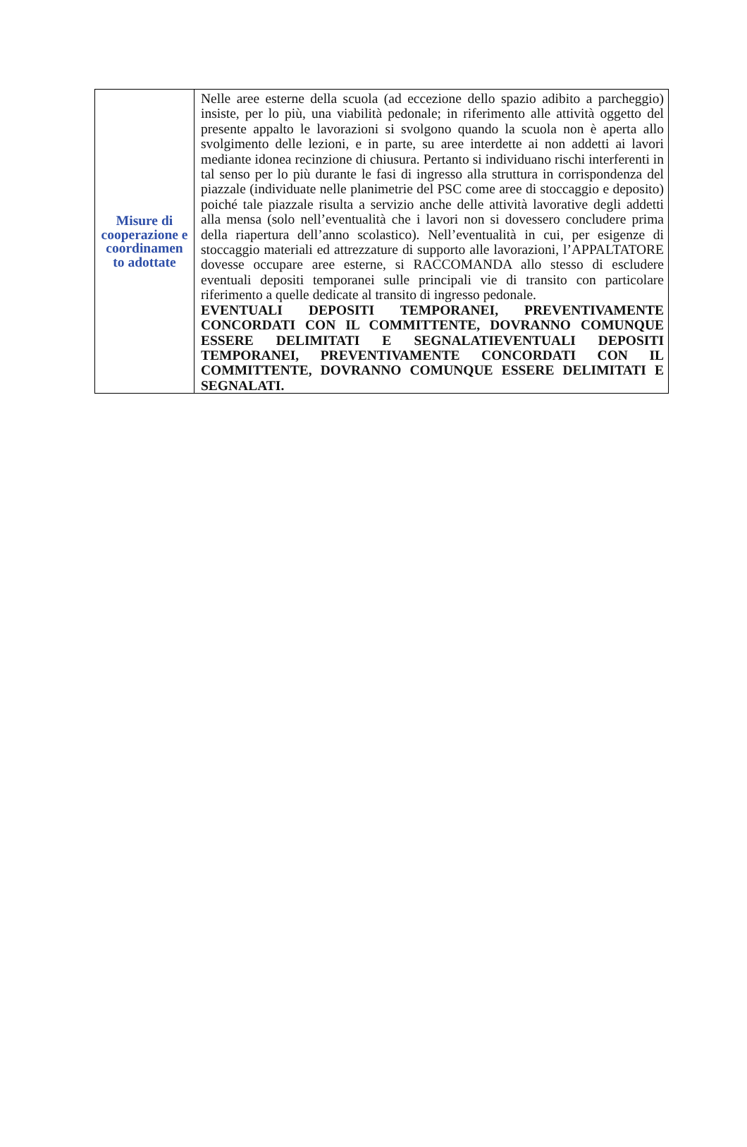| Misure di cooperazione e coordinamen to adottate | Nelle aree esterne della scuola (ad eccezione dello spazio adibito a parcheggio) insiste, per lo più, una viabilità pedonale; in riferimento alle attività oggetto del presente appalto le lavorazioni si svolgono quando la scuola non è aperta allo svolgimento delle lezioni, e in parte, su aree interdette ai non addetti ai lavori mediante idonea recinzione di chiusura. Pertanto si individuano rischi interferenti in tal senso per lo più durante le fasi di ingresso alla struttura in corrispondenza del piazzale (individuate nelle planimetrie del PSC come aree di stoccaggio e deposito) poiché tale piazzale risulta a servizio anche delle attività lavorative degli addetti alla mensa (solo nell’eventualità che i lavori non si dovessero concludere prima della riapertura dell’anno scolastico). Nell’eventualità in cui, per esigenze di stoccaggio materiali ed attrezzature di supporto alle lavorazioni, l’APPALTATORE dovesse occupare aree esterne, si RACCOMANDA allo stesso di escludere eventuali depositi temporanei sulle principali vie di transito con particolare riferimento a quelle dedicate al transito di ingresso pedonale. EVENTUALI DEPOSITI TEMPORANEI, PREVENTIVAMENTE CONCORDATI CON IL COMMITTENTE, DOVRANNO COMUNQUE ESSERE DELIMITATI E SEGNALATIEVENTUALI DEPOSITI TEMPORANEI, PREVENTIVAMENTE CONCORDATI CON IL COMMITTENTE, DOVRANNO COMUNQUE ESSERE DELIMITATI E SEGNALATI. |